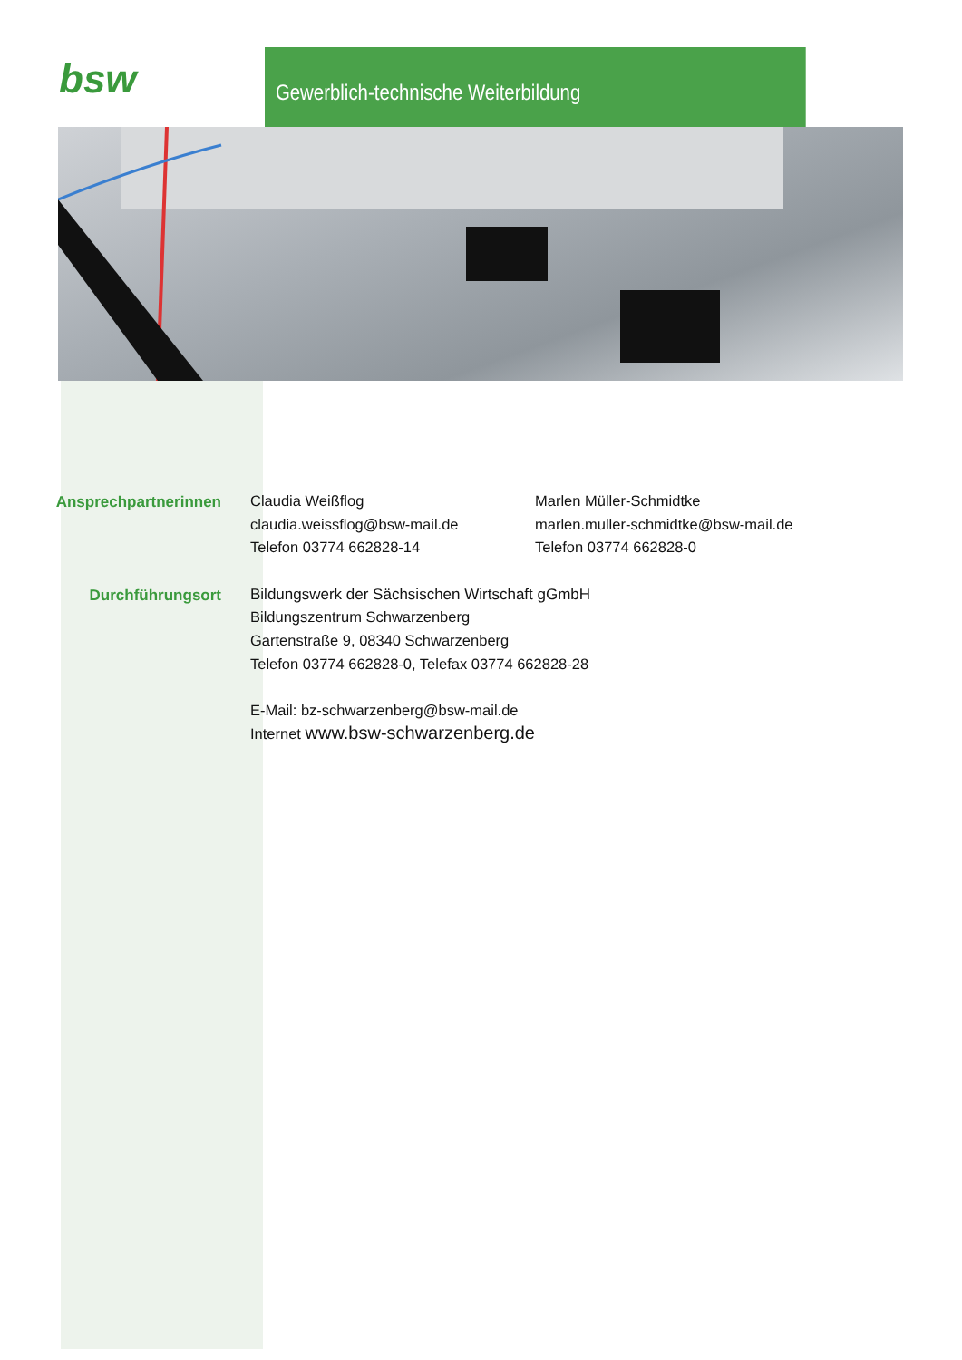bsw Gewerblich-technische Weiterbildung
Ansprechpartnerinnen
Claudia Weißflog
claudia.weissflog@bsw-mail.de
Telefon 03774 662828-14
Marlen Müller-Schmidtke
marlen.muller-schmidtke@bsw-mail.de
Telefon 03774 662828-0
Durchführungsort
Bildungswerk der Sächsischen Wirtschaft gGmbH
Bildungszentrum Schwarzenberg
Gartenstraße 9, 08340 Schwarzenberg
Telefon 03774 662828-0, Telefax 03774 662828-28
E-Mail: bz-schwarzenberg@bsw-mail.de
Internet www.bsw-schwarzenberg.de